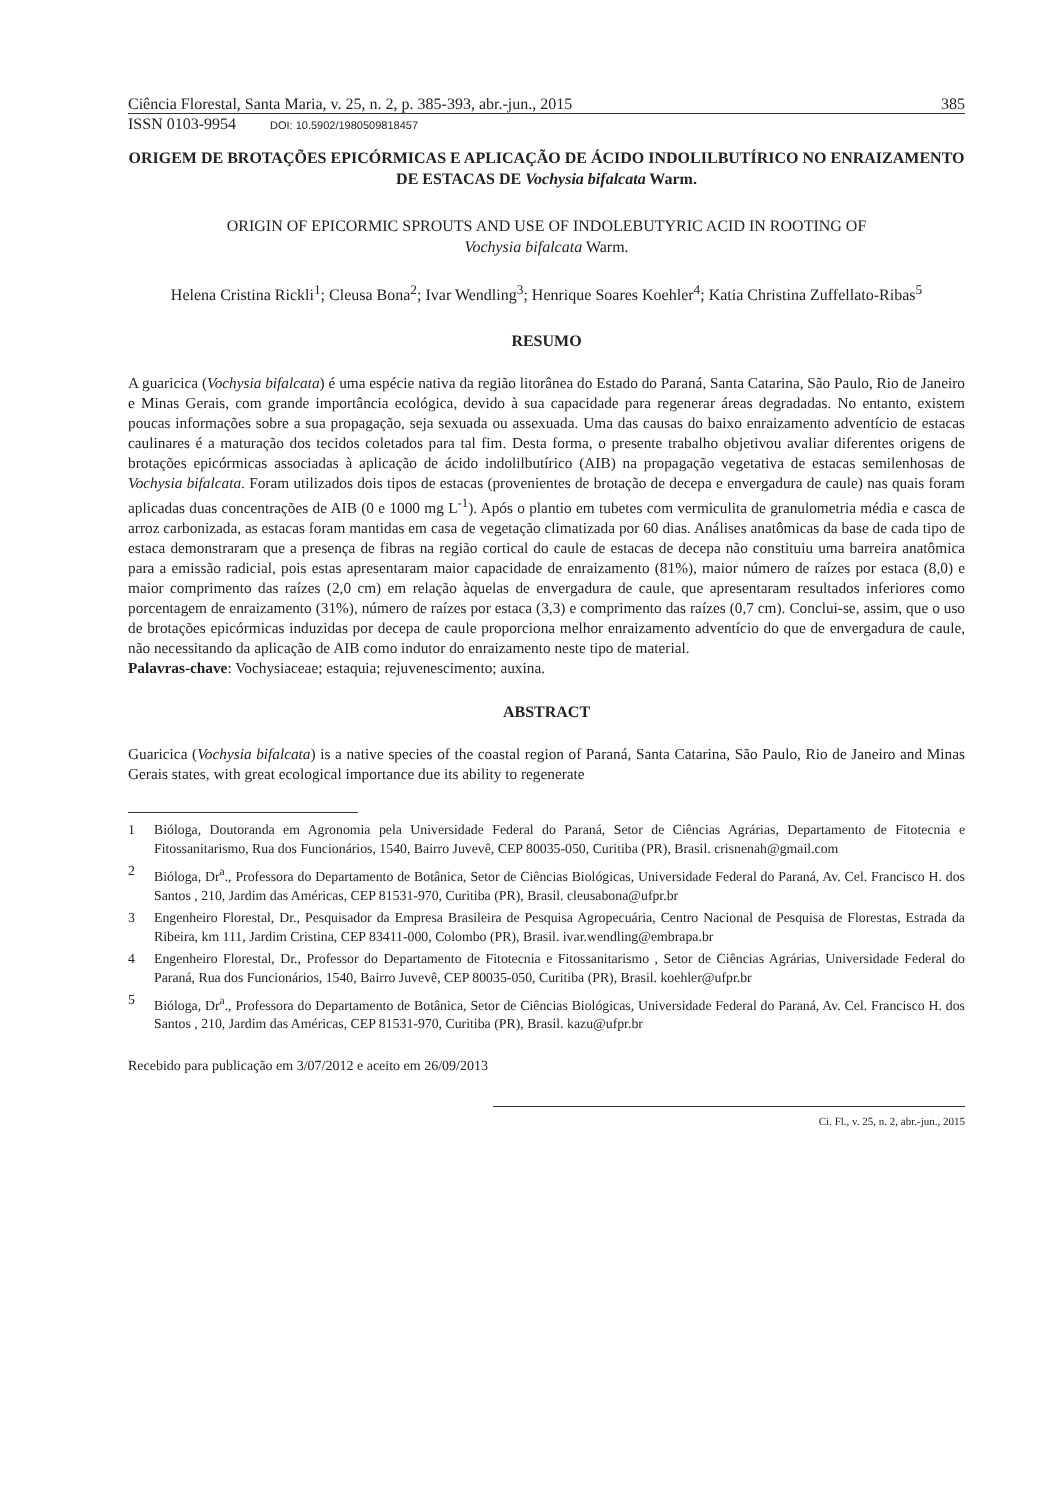Ciência Florestal, Santa Maria, v. 25, n. 2, p. 385-393, abr.-jun., 2015 385
ISSN 0103-9954 DOI: 10.5902/1980509818457
ORIGEM DE BROTAÇÕES EPICÓRMICAS E APLICAÇÃO DE ÁCIDO INDOLILBUTÍRICO NO ENRAIZAMENTO DE ESTACAS DE Vochysia bifalcata Warm.
ORIGIN OF EPICORMIC SPROUTS AND USE OF INDOLEBUTYRIC ACID IN ROOTING OF
Vochysia bifalcata Warm.
Helena Cristina Rickli<sup>1</sup>; Cleusa Bona<sup>2</sup>; Ivar Wendling<sup>3</sup>; Henrique Soares Koehler<sup>4</sup>; Katia Christina Zuffellato-Ribas<sup>5</sup>
RESUMO
A guaricica (Vochysia bifalcata) é uma espécie nativa da região litorânea do Estado do Paraná, Santa Catarina, São Paulo, Rio de Janeiro e Minas Gerais, com grande importância ecológica, devido à sua capacidade para regenerar áreas degradadas. No entanto, existem poucas informações sobre a sua propagação, seja sexuada ou assexuada. Uma das causas do baixo enraizamento adventício de estacas caulinares é a maturação dos tecidos coletados para tal fim. Desta forma, o presente trabalho objetivou avaliar diferentes origens de brotações epicórmicas associadas à aplicação de ácido indolilbutírico (AIB) na propagação vegetativa de estacas semilenhosas de Vochysia bifalcata. Foram utilizados dois tipos de estacas (provenientes de brotação de decepa e envergadura de caule) nas quais foram aplicadas duas concentrações de AIB (0 e 1000 mg L<sup>-1</sup>). Após o plantio em tubetes com vermiculita de granulometria média e casca de arroz carbonizada, as estacas foram mantidas em casa de vegetação climatizada por 60 dias. Análises anatômicas da base de cada tipo de estaca demonstraram que a presença de fibras na região cortical do caule de estacas de decepa não constituiu uma barreira anatômica para a emissão radicial, pois estas apresentaram maior capacidade de enraizamento (81%), maior número de raízes por estaca (8,0) e maior comprimento das raízes (2,0 cm) em relação àquelas de envergadura de caule, que apresentaram resultados inferiores como porcentagem de enraizamento (31%), número de raízes por estaca (3,3) e comprimento das raízes (0,7 cm). Conclui-se, assim, que o uso de brotações epicórmicas induzidas por decepa de caule proporciona melhor enraizamento adventício do que de envergadura de caule, não necessitando da aplicação de AIB como indutor do enraizamento neste tipo de material.
Palavras-chave: Vochysiaceae; estaquia; rejuvenescimento; auxina.
ABSTRACT
Guaricica (Vochysia bifalcata) is a native species of the coastal region of Paraná, Santa Catarina, São Paulo, Rio de Janeiro and Minas Gerais states, with great ecological importance due its ability to regenerate
1 Bióloga, Doutoranda em Agronomia pela Universidade Federal do Paraná, Setor de Ciências Agrárias, Departamento de Fitotecnia e Fitossanitarismo, Rua dos Funcionários, 1540, Bairro Juvevê, CEP 80035-050, Curitiba (PR), Brasil. crisnenah@gmail.com
2 Bióloga, Dr<sup>a</sup>., Professora do Departamento de Botânica, Setor de Ciências Biológicas, Universidade Federal do Paraná, Av. Cel. Francisco H. dos Santos , 210, Jardim das Américas, CEP 81531-970, Curitiba (PR), Brasil. cleusabona@ufpr.br
3 Engenheiro Florestal, Dr., Pesquisador da Empresa Brasileira de Pesquisa Agropecuária, Centro Nacional de Pesquisa de Florestas, Estrada da Ribeira, km 111, Jardim Cristina, CEP 83411-000, Colombo (PR), Brasil. ivar.wendling@embrapa.br
4 Engenheiro Florestal, Dr., Professor do Departamento de Fitotecnia e Fitossanitarismo , Setor de Ciências Agrárias, Universidade Federal do Paraná, Rua dos Funcionários, 1540, Bairro Juvevê, CEP 80035-050, Curitiba (PR), Brasil. koehler@ufpr.br
5 Bióloga, Dr<sup>a</sup>., Professora do Departamento de Botânica, Setor de Ciências Biológicas, Universidade Federal do Paraná, Av. Cel. Francisco H. dos Santos , 210, Jardim das Américas, CEP 81531-970, Curitiba (PR), Brasil. kazu@ufpr.br
Recebido para publicação em 3/07/2012 e aceito em 26/09/2013
Ci. Fl., v. 25, n. 2, abr.-jun., 2015